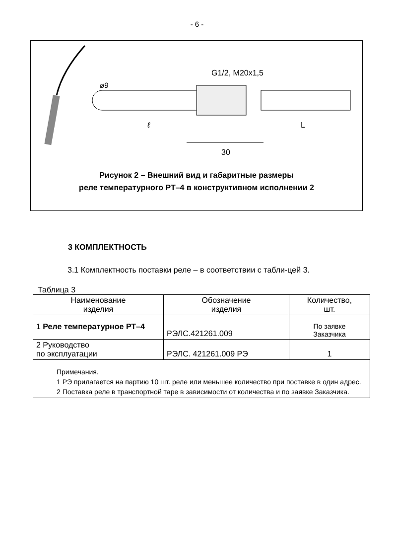- 6 -
G1/2, M20x1,5
ø9
ℓ
L
30
Рисунок 2 – Внешний вид и габаритные размеры
реле температурного РТ–4 в конструктивном исполнении 2
3 КОМПЛЕКТНОСТЬ
3.1 Комплектность поставки реле – в соответствии с табли-цей 3.
Таблица 3
| Наименование изделия | Обозначение изделия | Количество, шт. |
| --- | --- | --- |
| 1 Реле температурное РТ–4 | РЭЛС.421261.009 | По заявке Заказчика |
| 2 Руководство по эксплуатации | РЭЛС. 421261.009 РЭ | 1 |
| Примечания. 1 РЭ прилагается на партию 10 шт. реле или меньшее количество при поставке в один адрес. 2 Поставка реле в транспортной таре в зависимости от количества и по заявке Заказчика. | | |